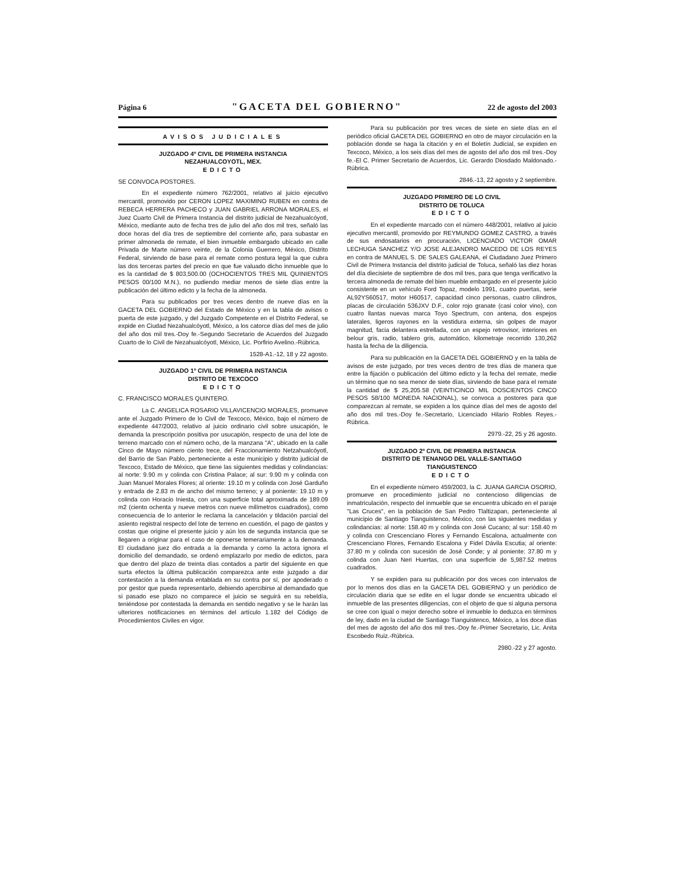Página 6 "GACETA DEL GOBIERNO" 22 de agosto del 2003
AVISOS JUDICIALES
JUZGADO 4º CIVIL DE PRIMERA INSTANCIA
NEZAHUALCOYOTL, MEX.
EDICTO
SE CONVOCA POSTORES.
En el expediente número 762/2001, relativo al juicio ejecutivo mercantil, promovido por CERON LOPEZ MAXIMINO RUBEN en contra de REBECA HERRERA PACHECO y JUAN GABRIEL ARRONA MORALES, el Juez Cuarto Civil de Primera Instancia del distrito judicial de Nezahualcóyotl, México, mediante auto de fecha tres de julio del año dos mil tres, señaló las doce horas del día tres de septiembre del corriente año, para subastar en primer almoneda de remate, el bien inmueble embargado ubicado en calle Privada de Marte número veinte, de la Colonia Guerrero, México, Distrito Federal, sirviendo de base para el remate como postura legal la que cubra las dos terceras partes del precio en que fue valuado dicho inmueble que lo es la cantidad de $ 803,500.00 (OCHOCIENTOS TRES MIL QUINIENTOS PESOS 00/100 M.N.), no pudiendo mediar menos de siete días entre la publicación del último edicto y la fecha de la almoneda.
Para su publicados por tres veces dentro de nueve días en la GACETA DEL GOBIERNO del Estado de México y en la tabla de avisos o puerta de este juzgado, y del Juzgado Competente en el Distrito Federal, se expide en Ciudad Nezahualcóyotl, México, a los catorce días del mes de julio del año dos mil tres.-Doy fe.-Segundo Secretario de Acuerdos del Juzgado Cuarto de lo Civil de Nezahualcóyotl, México, Lic. Porfirio Avelino.-Rúbrica.
1528-A1.-12, 18 y 22 agosto.
JUZGADO 1º CIVIL DE PRIMERA INSTANCIA
DISTRITO DE TEXCOCO
EDICTO
C. FRANCISCO MORALES QUINTERO.
La C. ANGELICA ROSARIO VILLAVICENCIO MORALES, promueve ante el Juzgado Primero de lo Civil de Texcoco, México, bajo el número de expediente 447/2003, relativo al juicio ordinario civil sobre usucapión, le demanda la prescripción positiva por usucapión, respecto de una del lote de terreno marcado con el número ocho, de la manzana "A", ubicado en la calle Cinco de Mayo número ciento trece, del Fraccionamiento Netzahualcóyotl, del Barrio de San Pablo, perteneciente a este municipio y distrito judicial de Texcoco, Estado de México, que tiene las siguientes medidas y colindancias: al norte: 9.90 m y colinda con Cristina Palace; al sur: 9.90 m y colinda con Juan Manuel Morales Flores; al oriente: 19.10 m y colinda con José Garduño y entrada de 2.83 m de ancho del mismo terreno; y al poniente: 19.10 m y colinda con Horacio Iniesta, con una superficie total aproximada de 189.09 m2 (ciento ochenta y nueve metros con nueve milímetros cuadrados), como consecuencia de lo anterior le reclama la cancelación y tildación parcial del asiento registral respecto del lote de terreno en cuestión, el pago de gastos y costas que origine el presente juicio y aún los de segunda instancia que se llegaren a originar para el caso de oponerse temerariamente a la demanda. El ciudadano juez dio entrada a la demanda y como la actora ignora el domicilio del demandado, se ordenó emplazarlo por medio de edictos, para que dentro del plazo de treinta días contados a partir del siguiente en que surta efectos la última publicación comparezca ante este juzgado a dar contestación a la demanda entablada en su contra por sí, por apoderado o por gestor que pueda representarlo, debiendo apercibirse al demandado que si pasado ese plazo no comparece el juicio se seguirá en su rebeldía, teniéndose por contestada la demanda en sentido negativo y se le harán las ulteriores notificaciones en términos del artículo 1.182 del Código de Procedimientos Civiles en vigor.
Para su publicación por tres veces de siete en siete días en el periódico oficial GACETA DEL GOBIERNO en otro de mayor circulación en la población donde se haga la citación y en el Boletín Judicial, se expiden en Texcoco, México, a los seis días del mes de agosto del año dos mil tres.-Doy fe.-El C. Primer Secretario de Acuerdos, Lic. Gerardo Diosdado Maldonado.-Rúbrica.
2846.-13, 22 agosto y 2 septiembre.
JUZGADO PRIMERO DE LO CIVIL
DISTRITO DE TOLUCA
EDICTO
En el expediente marcado con el número 448/2001, relativo al juicio ejecutivo mercantil, promovido por REYMUNDO GOMEZ CASTRO, a través de sus endosatarios en procuración, LICENCIADO VICTOR OMAR LECHUGA SANCHEZ Y/O JOSE ALEJANDRO MACEDO DE LOS REYES en contra de MANUEL S. DE SALES GALEANA, el Ciudadano Juez Primero Civil de Primera Instancia del distrito judicial de Toluca, señaló las diez horas del día diecisiete de septiembre de dos mil tres, para que tenga verificativo la tercera almoneda de remate del bien mueble embargado en el presente juicio consistente en un vehículo Ford Topaz, modelo 1991, cuatro puertas, serie AL92YS60517, motor H60517, capacidad cinco personas, cuatro cilindros, placas de circulación 536JXV D.F., color rojo granate (casi color vino), con cuatro llantas nuevas marca Toyo Spectrum, con antena, dos espejos laterales, ligeros rayones en la vestidura externa, sin golpes de mayor magnitud, facia delantera estrellada, con un espejo retrovisor, interiores en belour gris, radio, tablero gris, automático, kilometraje recorrido 130,262 hasta la fecha de la diligencia.
Para su publicación en la GACETA DEL GOBIERNO y en la tabla de avisos de este juzgado, por tres veces dentro de tres días de manera que entre la fijación o publicación del último edicto y la fecha del remate, medie un término que no sea menor de siete días, sirviendo de base para el remate la cantidad de $ 25,205.58 (VEINTICINCO MIL DOSCIENTOS CINCO PESOS 58/100 MONEDA NACIONAL), se convoca a postores para que comparezcan al remate, se expiden a los quince días del mes de agosto del año dos mil tres.-Doy fe.-Secretario, Licenciado Hilario Robles Reyes.-Rúbrica.
2979.-22, 25 y 26 agosto.
JUZGADO 2º CIVIL DE PRIMERA INSTANCIA
DISTRITO DE TENANGO DEL VALLE-SANTIAGO
TIANGUISTENCO
EDICTO
En el expediente número 459/2003, la C. JUANA GARCIA OSORIO, promueve en procedimiento judicial no contencioso diligencias de inmatriculación, respecto del inmueble que se encuentra ubicado en el paraje "Las Cruces", en la población de San Pedro Tlaltizapan, perteneciente al municipio de Santiago Tianguistenco, México, con las siguientes medidas y colindancias: al norte: 158.40 m y colinda con José Cucano; al sur: 158.40 m y colinda con Crescenciano Flores y Fernando Escalona, actualmente con Crescenciano Flores, Fernando Escalona y Fidel Dávila Escutia; al oriente: 37.80 m y colinda con sucesión de José Conde; y al poniente: 37.80 m y colinda con Juan Neri Huertas, con una superficie de 5,987.52 metros cuadrados.
Y se expiden para su publicación por dos veces con intervalos de por lo menos dos días en la GACETA DEL GOBIERNO y un periódico de circulación diaria que se edite en el lugar donde se encuentra ubicado el inmueble de las presentes diligencias, con el objeto de que si alguna persona se cree con igual o mejor derecho sobre el inmueble lo deduzca en términos de ley, dado en la ciudad de Santiago Tianguistenco, México, a los doce días del mes de agosto del año dos mil tres.-Doy fe.-Primer Secretario, Lic. Anita Escobedo Ruiz.-Rúbrica.
2980.-22 y 27 agosto.